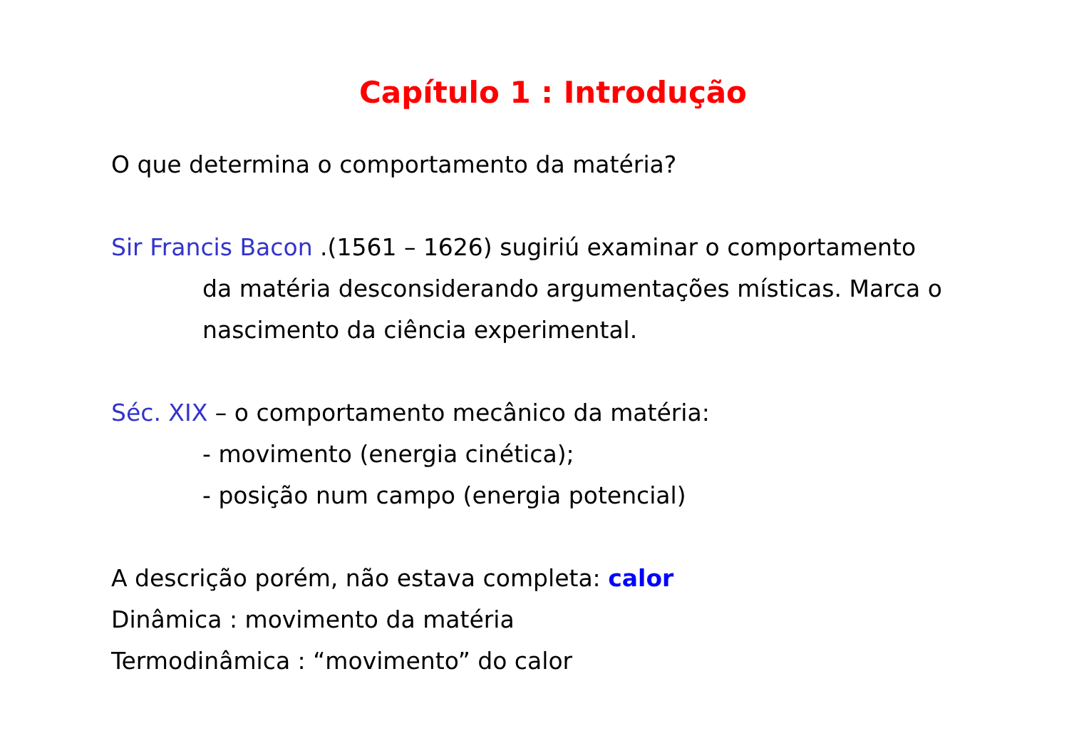Capítulo 1 : Introdução
O que determina o comportamento da matéria?
Sir Francis Bacon .(1561 – 1626) sugiriú examinar o comportamento
da matéria desconsiderando argumentações místicas. Marca o
nascimento da ciência experimental.
Séc. XIX – o comportamento mecânico da matéria:
- movimento (energia cinética);
- posição num campo (energia potencial)
A descrição porém, não estava completa: calor
Dinâmica : movimento da matéria
Termodinâmica : “movimento” do calor